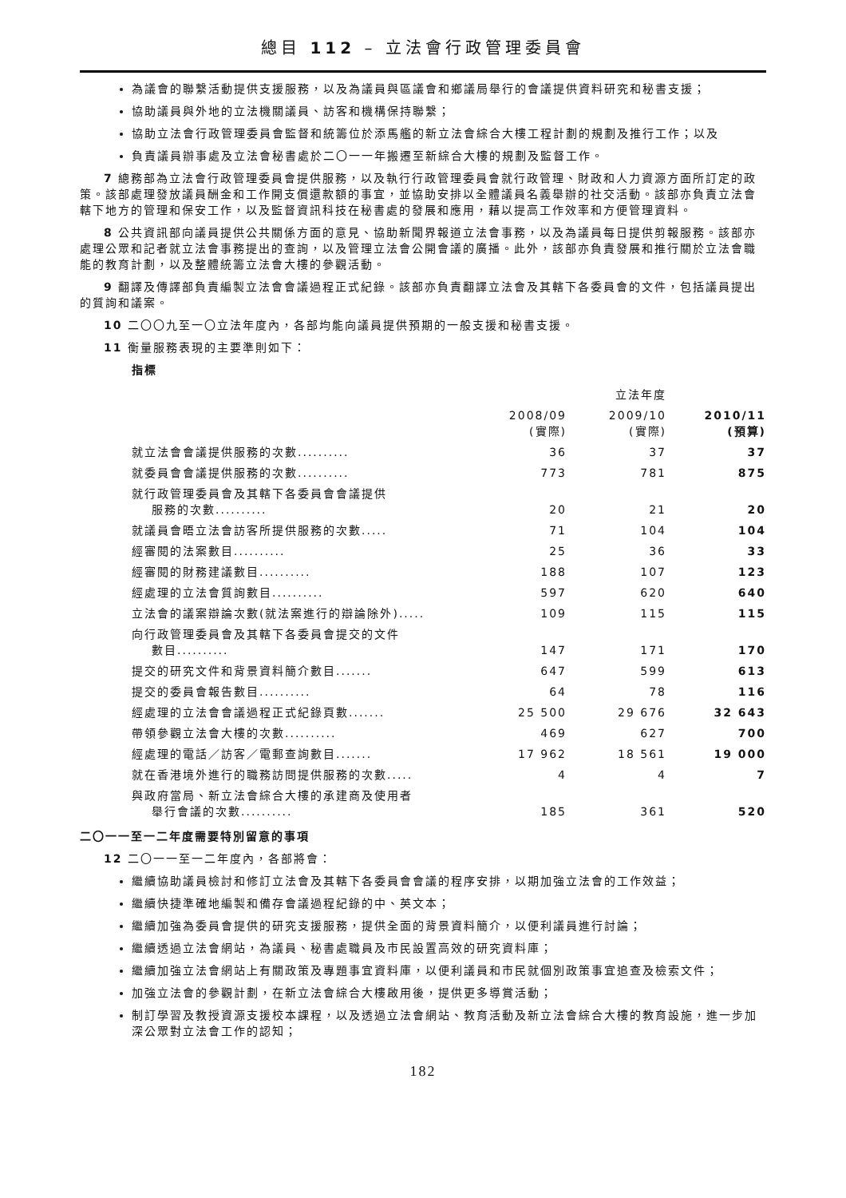總目 112 – 立法會行政管理委員會
為議會的聯繫活動提供支援服務，以及為議員與區議會和鄉議局舉行的會議提供資料研究和秘書支援；
協助議員與外地的立法機關議員、訪客和機構保持聯繫；
協助立法會行政管理委員會監督和統籌位於添馬艦的新立法會綜合大樓工程計劃的規劃及推行工作；以及
負責議員辦事處及立法會秘書處於二〇一一年搬遷至新綜合大樓的規劃及監督工作。
7 總務部為立法會行政管理委員會提供服務，以及執行行政管理委員會就行政管理、財政和人力資源方面所訂定的政策。該部處理發放議員酬金和工作開支償還款額的事宜，並協助安排以全體議員名義舉辦的社交活動。該部亦負責立法會轄下地方的管理和保安工作，以及監督資訊科技在秘書處的發展和應用，藉以提高工作效率和方便管理資料。
8 公共資訊部向議員提供公共關係方面的意見、協助新聞界報道立法會事務，以及為議員每日提供剪報服務。該部亦處理公眾和記者就立法會事務提出的查詢，以及管理立法會公開會議的廣播。此外，該部亦負責發展和推行關於立法會職能的教育計劃，以及整體統籌立法會大樓的參觀活動。
9 翻譯及傳譯部負責編製立法會會議過程正式紀錄。該部亦負責翻譯立法會及其轄下各委員會的文件，包括議員提出的質詢和議案。
10 二〇〇九至一〇立法年度內，各部均能向議員提供預期的一般支援和秘書支援。
11 衡量服務表現的主要準則如下：
指標
| | | 立法年度 | |
| --- | --- | --- | --- |
| | 2008/09 (實際) | 2009/10 (實際) | 2010/11 (預算) |
| 就立法會會議提供服務的次數.......... | 36 | 37 | 37 |
| 就委員會會議提供服務的次數.......... | 773 | 781 | 875 |
| 就行政管理委員會及其轄下各委員會會議提供 服務的次數.......... | 20 | 21 | 20 |
| 就議員會晤立法會訪客所提供服務的次數..... | 71 | 104 | 104 |
| 經審閱的法案數目.......... | 25 | 36 | 33 |
| 經審閱的財務建議數目.......... | 188 | 107 | 123 |
| 經處理的立法會質詢數目.......... | 597 | 620 | 640 |
| 立法會的議案辯論次數(就法案進行的辯論除外)..... | 109 | 115 | 115 |
| 向行政管理委員會及其轄下各委員會提交的文件 數目.......... | 147 | 171 | 170 |
| 提交的研究文件和背景資料簡介數目....... | 647 | 599 | 613 |
| 提交的委員會報告數目.......... | 64 | 78 | 116 |
| 經處理的立法會會議過程正式紀錄頁數....... | 25 500 | 29 676 | 32 643 |
| 帶領參觀立法會大樓的次數.......... | 469 | 627 | 700 |
| 經處理的電話／訪客／電郵查詢數目....... | 17 962 | 18 561 | 19 000 |
| 就在香港境外進行的職務訪問提供服務的次數..... | 4 | 4 | 7 |
| 與政府當局、新立法會綜合大樓的承建商及使用者 舉行會議的次數.......... | 185 | 361 | 520 |
二〇一一至一二年度需要特別留意的事項
12 二〇一一至一二年度內，各部將會：
繼續協助議員檢討和修訂立法會及其轄下各委員會會議的程序安排，以期加強立法會的工作效益；
繼續快捷準確地編製和備存會議過程紀錄的中、英文本；
繼續加強為委員會提供的研究支援服務，提供全面的背景資料簡介，以便利議員進行討論；
繼續透過立法會網站，為議員、秘書處職員及市民設置高效的研究資料庫；
繼續加強立法會網站上有關政策及專題事宜資料庫，以便利議員和市民就個別政策事宜追查及檢索文件；
加強立法會的參觀計劃，在新立法會綜合大樓啟用後，提供更多導賞活動；
制訂學習及教授資源支援校本課程，以及透過立法會網站、教育活動及新立法會綜合大樓的教育設施，進一步加深公眾對立法會工作的認知；
182